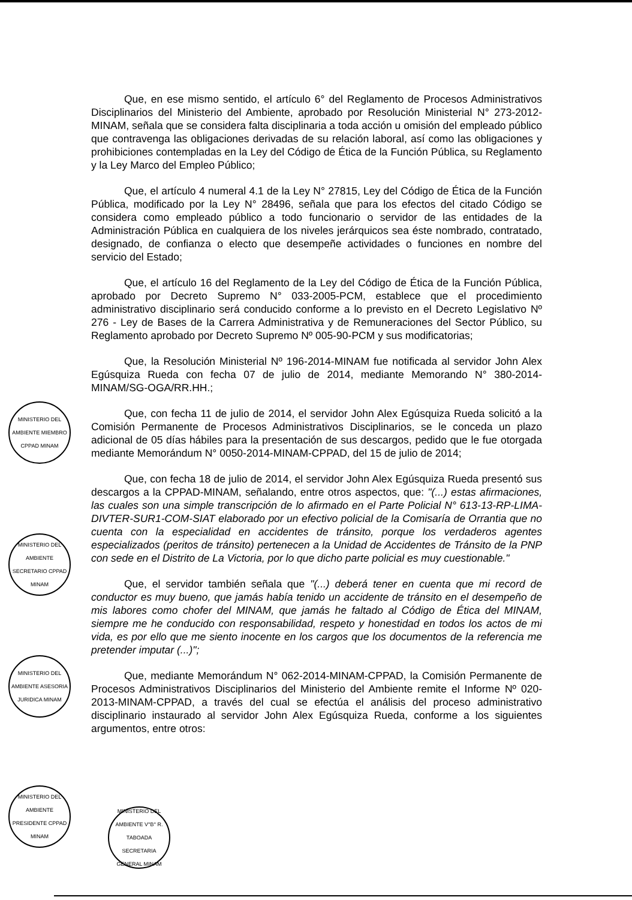Que, en ese mismo sentido, el artículo 6° del Reglamento de Procesos Administrativos Disciplinarios del Ministerio del Ambiente, aprobado por Resolución Ministerial N° 273-2012-MINAM, señala que se considera falta disciplinaria a toda acción u omisión del empleado público que contravenga las obligaciones derivadas de su relación laboral, así como las obligaciones y prohibiciones contempladas en la Ley del Código de Ética de la Función Pública, su Reglamento y la Ley Marco del Empleo Público;
Que, el artículo 4 numeral 4.1 de la Ley N° 27815, Ley del Código de Ética de la Función Pública, modificado por la Ley N° 28496, señala que para los efectos del citado Código se considera como empleado público a todo funcionario o servidor de las entidades de la Administración Pública en cualquiera de los niveles jerárquicos sea éste nombrado, contratado, designado, de confianza o electo que desempeñe actividades o funciones en nombre del servicio del Estado;
Que, el artículo 16 del Reglamento de la Ley del Código de Ética de la Función Pública, aprobado por Decreto Supremo N° 033-2005-PCM, establece que el procedimiento administrativo disciplinario será conducido conforme a lo previsto en el Decreto Legislativo Nº 276 - Ley de Bases de la Carrera Administrativa y de Remuneraciones del Sector Público, su Reglamento aprobado por Decreto Supremo Nº 005-90-PCM y sus modificatorias;
Que, la Resolución Ministerial Nº 196-2014-MINAM fue notificada al servidor John Alex Egúsquiza Rueda con fecha 07 de julio de 2014, mediante Memorando N° 380-2014-MINAM/SG-OGA/RR.HH.;
Que, con fecha 11 de julio de 2014, el servidor John Alex Egúsquiza Rueda solicitó a la Comisión Permanente de Procesos Administrativos Disciplinarios, se le conceda un plazo adicional de 05 días hábiles para la presentación de sus descargos, pedido que le fue otorgada mediante Memorándum N° 0050-2014-MINAM-CPPAD, del 15 de julio de 2014;
Que, con fecha 18 de julio de 2014, el servidor John Alex Egúsquiza Rueda presentó sus descargos a la CPPAD-MINAM, señalando, entre otros aspectos, que: "(...) estas afirmaciones, las cuales son una simple transcripción de lo afirmado en el Parte Policial N° 613-13-RP-LIMA-DIVTER-SUR1-COM-SIAT elaborado por un efectivo policial de la Comisaría de Orrantia que no cuenta con la especialidad en accidentes de tránsito, porque los verdaderos agentes especializados (peritos de tránsito) pertenecen a la Unidad de Accidentes de Tránsito de la PNP con sede en el Distrito de La Victoria, por lo que dicho parte policial es muy cuestionable."
Que, el servidor también señala que "(...) deberá tener en cuenta que mi record de conductor es muy bueno, que jamás había tenido un accidente de tránsito en el desempeño de mis labores como chofer del MINAM, que jamás he faltado al Código de Ética del MINAM, siempre me he conducido con responsabilidad, respeto y honestidad en todos los actos de mi vida, es por ello que me siento inocente en los cargos que los documentos de la referencia me pretender imputar (...)";
Que, mediante Memorándum N° 062-2014-MINAM-CPPAD, la Comisión Permanente de Procesos Administrativos Disciplinarios del Ministerio del Ambiente remite el Informe Nº 020-2013-MINAM-CPPAD, a través del cual se efectúa el análisis del proceso administrativo disciplinario instaurado al servidor John Alex Egúsquiza Rueda, conforme a los siguientes argumentos, entre otros:
MINISTERIO DEL AMBIENTE MIEMBRO CPPAD MINAM
MINISTERIO DEL AMBIENTE SECRETARIO CPPAD MINAM
MINISTERIO DEL AMBIENTE ASESORIA JURIDICA MINAM
MINISTERIO DEL AMBIENTE PRESIDENTE CPPAD MINAM
MINISTERIO DEL AMBIENTE V°B° R. TABOADA SECRETARIA GENERAL MINAM